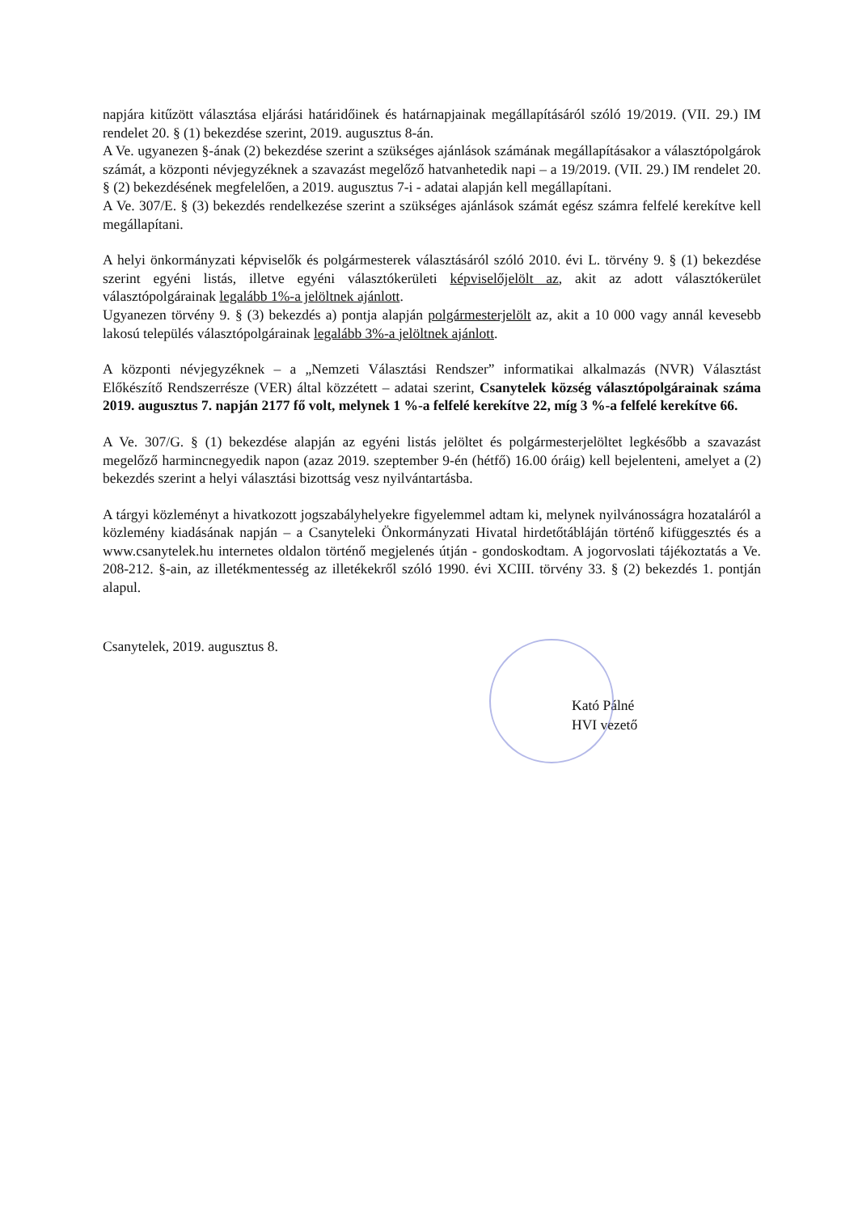napjára kitűzött választása eljárási határidőinek és határnapjainak megállapításáról szóló 19/2019. (VII. 29.) IM rendelet 20. § (1) bekezdése szerint, 2019. augusztus 8-án.
A Ve. ugyanezen §-ának (2) bekezdése szerint a szükséges ajánlások számának megállapításakor a választópolgárok számát, a központi névjegyzéknek a szavazást megelőző hatvanhetedik napi – a 19/2019. (VII. 29.) IM rendelet 20. § (2) bekezdésének megfelelően, a 2019. augusztus 7-i - adatai alapján kell megállapítani.
A Ve. 307/E. § (3) bekezdés rendelkezése szerint a szükséges ajánlások számát egész számra felfelé kerekítve kell megállapítani.
A helyi önkormányzati képviselők és polgármesterek választásáról szóló 2010. évi L. törvény 9. § (1) bekezdése szerint egyéni listás, illetve egyéni választókerületi képviselőjelölt az, akit az adott választókerület választópolgárainak legalább 1%-a jelöltnek ajánlott.
Ugyanezen törvény 9. § (3) bekezdés a) pontja alapján polgármesterjelölt az, akit a 10 000 vagy annál kevesebb lakosú település választópolgárainak legalább 3%-a jelöltnek ajánlott.
A központi névjegyzéknek – a „Nemzeti Választási Rendszer” informatikai alkalmazás (NVR) Választást Előkészítő Rendszerrésze (VER) által közzétett – adatai szerint, Csanytelek község választópolgárainak száma 2019. augusztus 7. napján 2177 fő volt, melynek 1 %-a felfelé kerekítve 22, míg 3 %-a felfelé kerekítve 66.
A Ve. 307/G. § (1) bekezdése alapján az egyéni listás jelöltet és polgármesterjelöltet legkésőbb a szavazást megelőző harmincnegyedik napon (azaz 2019. szeptember 9-én (hétfő) 16.00 óráig) kell bejelenteni, amelyet a (2) bekezdés szerint a helyi választási bizottság vesz nyilvántartásba.
A tárgyi közleményt a hivatkozott jogszabályhelyekre figyelemmel adtam ki, melynek nyilvánosságra hozataláról a közlemény kiadásának napján – a Csanyteleki Önkormányzati Hivatal hirdetőtábláján történő kifüggesztés és a www.csanytelek.hu internetes oldalon történő megjelenés útján - gondoskodtam. A jogorvoslati tájékoztatás a Ve. 208-212. §-ain, az illetékmentesség az illetékekről szóló 1990. évi XCIII. törvény 33. § (2) bekezdés 1. pontján alapul.
Csanytelek, 2019. augusztus 8.
Kató Pálné
HVI vezető